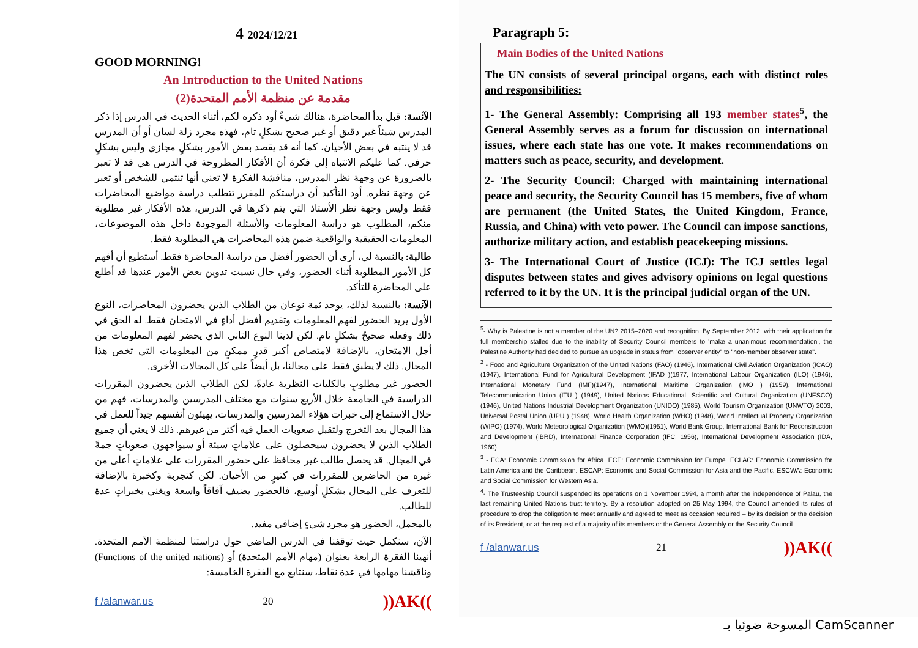4 2024/12/21
GOOD MORNING!
An Introduction to the United Nations
مقدمة عن منظمة الأمم المتحدة(2)
الآنسة: قبل بدأ المحاضرة، هنالك شيءٌ أود ذكره لكم، أثناء الحديث في الدرس إذا ذكر المدرس شيئاً غير دقيق أو غير صحيح بشكلٍ تام، فهذه مجرد زلة لسان أو أن المدرس قد لا ينتبه في بعض الأحيان، كما أنه قد يقصد بعض الأمور بشكلٍ مجازي وليس بشكلٍ حرفي. كما عليكم الانتباه إلى فكرة أن الأفكار المطروحة في الدرس هي قد لا تعبر بالضرورة عن وجهة نظر المدرس، مناقشة الفكرة لا تعني أنها تنتمي للشخص أو تعبر عن وجهة نظره. أود التأكيد أن دراستكم للمقرر تتطلب دراسة مواضيع المحاضرات فقط وليس وجهة نظر الأستاذ التي يتم ذكرها في الدرس، هذه الأفكار غير مطلوبة منكم، المطلوب هو دراسة المعلومات والأسئلة الموجودة داخل هذه الموضوعات، المعلومات الحقيقية والواقعية ضمن هذه المحاضرات هي المطلوبة فقط.
طالبة: بالنسبة لي، أرى أن الحضور أفضل من دراسة المحاضرة فقط. أستطيع أن أفهم كل الأمور المطلوبة أثناء الحضور، وفي حال نسيت تدوين بعض الأمور عندها قد أطلع على المحاضرة للتأكد.
الآنسة: بالنسبة لذلك، يوجد ثمة نوعان من الطلاب الذين يحضرون المحاضرات، النوع الأول يريد الحضور لفهم المعلومات وتقديم أفضل أداءٍ في الامتحان فقط. له الحق في ذلك وفعله صحيحٌ بشكلٍ تام. لكن لدينا النوع الثاني الذي يحضر لفهم المعلومات من أجل الامتحان، بالإضافة لامتصاص أكبر قدرٍ ممكنٍ من المعلومات التي تخص هذا المجال. ذلك لا يطبق فقط على مجالنا، بل أيضاً على كل المجالات الأخرى.
الحضور غير مطلوبٍ بالكليات النظرية عادةً، لكن الطلاب الذين يحضرون المقررات الدراسية في الجامعة خلال الأربع سنوات مع مختلف المدرسين والمدرسات، فهم من خلال الاستماع إلى خبرات هؤلاء المدرسين والمدرسات، يهيئون أنفسهم جيداً للعمل في هذا المجال بعد التخرج ولتقبل صعوبات العمل فيه أكثر من غيرهم. ذلك لا يعني أن جميع الطلاب الذين لا يحضرون سيحصلون على علاماتٍ سيئة أو سيواجهون صعوباتٍ جمةً في المجال. قد يحصل طالب غير محافظ على حضور المقررات على علاماتٍ أعلى من غيره من الحاضرين للمقررات في كثيرٍ من الأحيان. لكن كتجربة وكخبرة بالإضافة للتعرف على المجال بشكلٍ أوسع، فالحضور يضيف آفاقاً واسعة ويغني بخبراتٍ عدة للطالب.
بالمجمل، الحضور هو مجرد شيءٍ إضافي مفيد.
الآن، سنكمل حيث توقفنا في الدرس الماضي حول دراستنا لمنظمة الأمم المتحدة. أنهينا الفقرة الرابعة بعنوان (مهام الأمم المتحدة) أو (Functions of the united nations) وناقشنا مهامها في عدة نقاط، سنتابع مع الفقرة الخامسة:
f /alanwar.us 20))AK((
Paragraph 5:
Main Bodies of the United Nations
The UN consists of several principal organs, each with distinct roles and responsibilities:
1- The General Assembly: Comprising all 193 member states<sup>5</sup>, the General Assembly serves as a forum for discussion on international issues, where each state has one vote. It makes recommendations on matters such as peace, security, and development.
2- The Security Council: Charged with maintaining international peace and security, the Security Council has 15 members, five of whom are permanent (the United States, the United Kingdom, France, Russia, and China) with veto power. The Council can impose sanctions, authorize military action, and establish peacekeeping missions.
3- The International Court of Justice (ICJ): The ICJ settles legal disputes between states and gives advisory opinions on legal questions referred to it by the UN. It is the principal judicial organ of the UN.
<sup>5</sup>- Why is Palestine is not a member of the UN? 2015–2020 and recognition. By September 2012, with their application for full membership stalled due to the inability of Security Council members to 'make a unanimous recommendation', the Palestine Authority had decided to pursue an upgrade in status from "observer entity" to "non-member observer state".
<sup>2</sup> - Food and Agriculture Organization of the United Nations (FAO) (1946), International Civil Aviation Organization (ICAO) (1947), International Fund for Agricultural Development (IFAD )(1977, International Labour Organization (ILO) (1946), International Monetary Fund (IMF)(1947), International Maritime Organization (IMO ) (1959), International Telecommunication Union (ITU ) (1949), United Nations Educational, Scientific and Cultural Organization (UNESCO) (1946), United Nations Industrial Development Organization (UNIDO) (1985), World Tourism Organization (UNWTO) 2003, Universal Postal Union (UPU ) (1948), World Health Organization (WHO) (1948), World Intellectual Property Organization (WIPO) (1974), World Meteorological Organization (WMO)(1951), World Bank Group, International Bank for Reconstruction and Development (IBRD), International Finance Corporation (IFC, 1956), International Development Association (IDA, 1960)
<sup>3</sup> - ECA: Economic Commission for Africa. ECE: Economic Commission for Europe. ECLAC: Economic Commission for Latin America and the Caribbean. ESCAP: Economic and Social Commission for Asia and the Pacific. ESCWA: Economic and Social Commission for Western Asia.
<sup>4</sup>- The Trusteeship Council suspended its operations on 1 November 1994, a month after the independence of Palau, the last remaining United Nations trust territory. By a resolution adopted on 25 May 1994, the Council amended its rules of procedure to drop the obligation to meet annually and agreed to meet as occasion required -- by its decision or the decision of its President, or at the request of a majority of its members or the General Assembly or the Security Council
f /alanwar.us 21))AK((
المسوحة ضوئيا بـ CamScanner